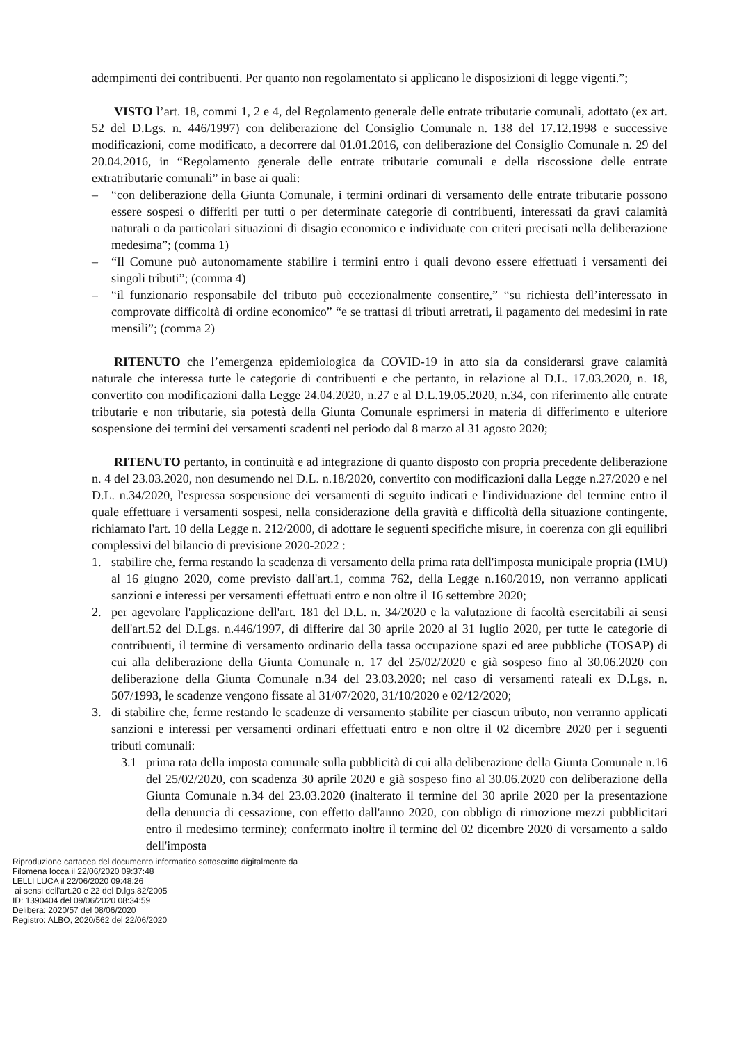adempimenti dei contribuenti. Per quanto non regolamentato si applicano le disposizioni di legge vigenti.”;
VISTO l’art. 18, commi 1, 2 e 4, del Regolamento generale delle entrate tributarie comunali, adottato (ex art. 52 del D.Lgs. n. 446/1997) con deliberazione del Consiglio Comunale n. 138 del 17.12.1998 e successive modificazioni, come modificato, a decorrere dal 01.01.2016, con deliberazione del Consiglio Comunale n. 29 del 20.04.2016, in “Regolamento generale delle entrate tributarie comunali e della riscossione delle entrate extratributarie comunali” in base ai quali:
– “con deliberazione della Giunta Comunale, i termini ordinari di versamento delle entrate tributarie possono essere sospesi o differiti per tutti o per determinate categorie di contribuenti, interessati da gravi calamità naturali o da particolari situazioni di disagio economico e individuate con criteri precisati nella deliberazione medesima”; (comma 1)
– “Il Comune può autonomamente stabilire i termini entro i quali devono essere effettuati i versamenti dei singoli tributi”; (comma 4)
– “il funzionario responsabile del tributo può eccezionalmente consentire,” “su richiesta dell’interessato in comprovate difficoltà di ordine economico” “e se trattasi di tributi arretrati, il pagamento dei medesimi in rate mensili”; (comma 2)
RITENUTO che l’emergenza epidemiologica da COVID-19 in atto sia da considerarsi grave calamità naturale che interessa tutte le categorie di contribuenti e che pertanto, in relazione al D.L. 17.03.2020, n. 18, convertito con modificazioni dalla Legge 24.04.2020, n.27 e al D.L.19.05.2020, n.34, con riferimento alle entrate tributarie e non tributarie, sia potestà della Giunta Comunale esprimersi in materia di differimento e ulteriore sospensione dei termini dei versamenti scadenti nel periodo dal 8 marzo al 31 agosto 2020;
RITENUTO pertanto, in continuità e ad integrazione di quanto disposto con propria precedente deliberazione n. 4 del 23.03.2020, non desumendo nel D.L. n.18/2020, convertito con modificazioni dalla Legge n.27/2020 e nel D.L. n.34/2020, l'espressa sospensione dei versamenti di seguito indicati e l'individuazione del termine entro il quale effettuare i versamenti sospesi, nella considerazione della gravità e difficoltà della situazione contingente, richiamato l'art. 10 della Legge n. 212/2000, di adottare le seguenti specifiche misure, in coerenza con gli equilibri complessivi del bilancio di previsione 2020-2022 :
1. stabilire che, ferma restando la scadenza di versamento della prima rata dell'imposta municipale propria (IMU) al 16 giugno 2020, come previsto dall'art.1, comma 762, della Legge n.160/2019, non verranno applicati sanzioni e interessi per versamenti effettuati entro e non oltre il 16 settembre 2020;
2. per agevolare l'applicazione dell'art. 181 del D.L. n. 34/2020 e la valutazione di facoltà esercitabili ai sensi dell'art.52 del D.Lgs. n.446/1997, di differire dal 30 aprile 2020 al 31 luglio 2020, per tutte le categorie di contribuenti, il termine di versamento ordinario della tassa occupazione spazi ed aree pubbliche (TOSAP) di cui alla deliberazione della Giunta Comunale n. 17 del 25/02/2020 e già sospeso fino al 30.06.2020 con deliberazione della Giunta Comunale n.34 del 23.03.2020; nel caso di versamenti rateali ex D.Lgs. n. 507/1993, le scadenze vengono fissate al 31/07/2020, 31/10/2020 e 02/12/2020;
3. di stabilire che, ferme restando le scadenze di versamento stabilite per ciascun tributo, non verranno applicati sanzioni e interessi per versamenti ordinari effettuati entro e non oltre il 02 dicembre 2020 per i seguenti tributi comunali:
3.1 prima rata della imposta comunale sulla pubblicità di cui alla deliberazione della Giunta Comunale n.16 del 25/02/2020, con scadenza 30 aprile 2020 e già sospeso fino al 30.06.2020 con deliberazione della Giunta Comunale n.34 del 23.03.2020 (inalterato il termine del 30 aprile 2020 per la presentazione della denuncia di cessazione, con effetto dall'anno 2020, con obbligo di rimozione mezzi pubblicitari entro il medesimo termine); confermato inoltre il termine del 02 dicembre 2020 di versamento a saldo dell'imposta
Riproduzione cartacea del documento informatico sottoscritto digitalmente da
Filomena Iocca il 22/06/2020 09:37:48
LELLI LUCA il 22/06/2020 09:48:26
ai sensi dell'art.20 e 22 del D.lgs.82/2005
ID: 1390404 del 09/06/2020 08:34:59
Delibera: 2020/57 del 08/06/2020
Registro: ALBO, 2020/562 del 22/06/2020